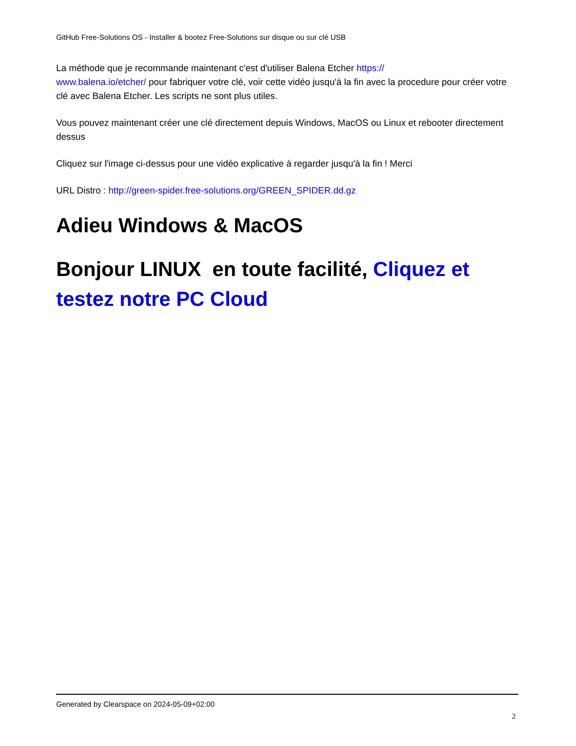GitHub Free-Solutions OS - Installer & bootez Free-Solutions sur disque ou sur clé USB
La méthode que je recommande maintenant c'est d'utiliser Balena Etcher https://
www.balena.io/etcher/ pour fabriquer votre clé, voir cette vidéo jusqu'à la fin avec la procedure pour créer votre clé avec Balena Etcher. Les scripts ne sont plus utiles.
Vous pouvez maintenant créer une clé directement depuis Windows, MacOS ou Linux et rebooter directement dessus
Cliquez sur l'image ci-dessus pour une vidéo explicative à regarder jusqu'à la fin ! Merci
URL Distro : http://green-spider.free-solutions.org/GREEN_SPIDER.dd.gz
Adieu Windows & MacOS
Bonjour LINUX en toute facilité, Cliquez et testez notre PC Cloud
Generated by Clearspace on 2024-05-09+02:00
2